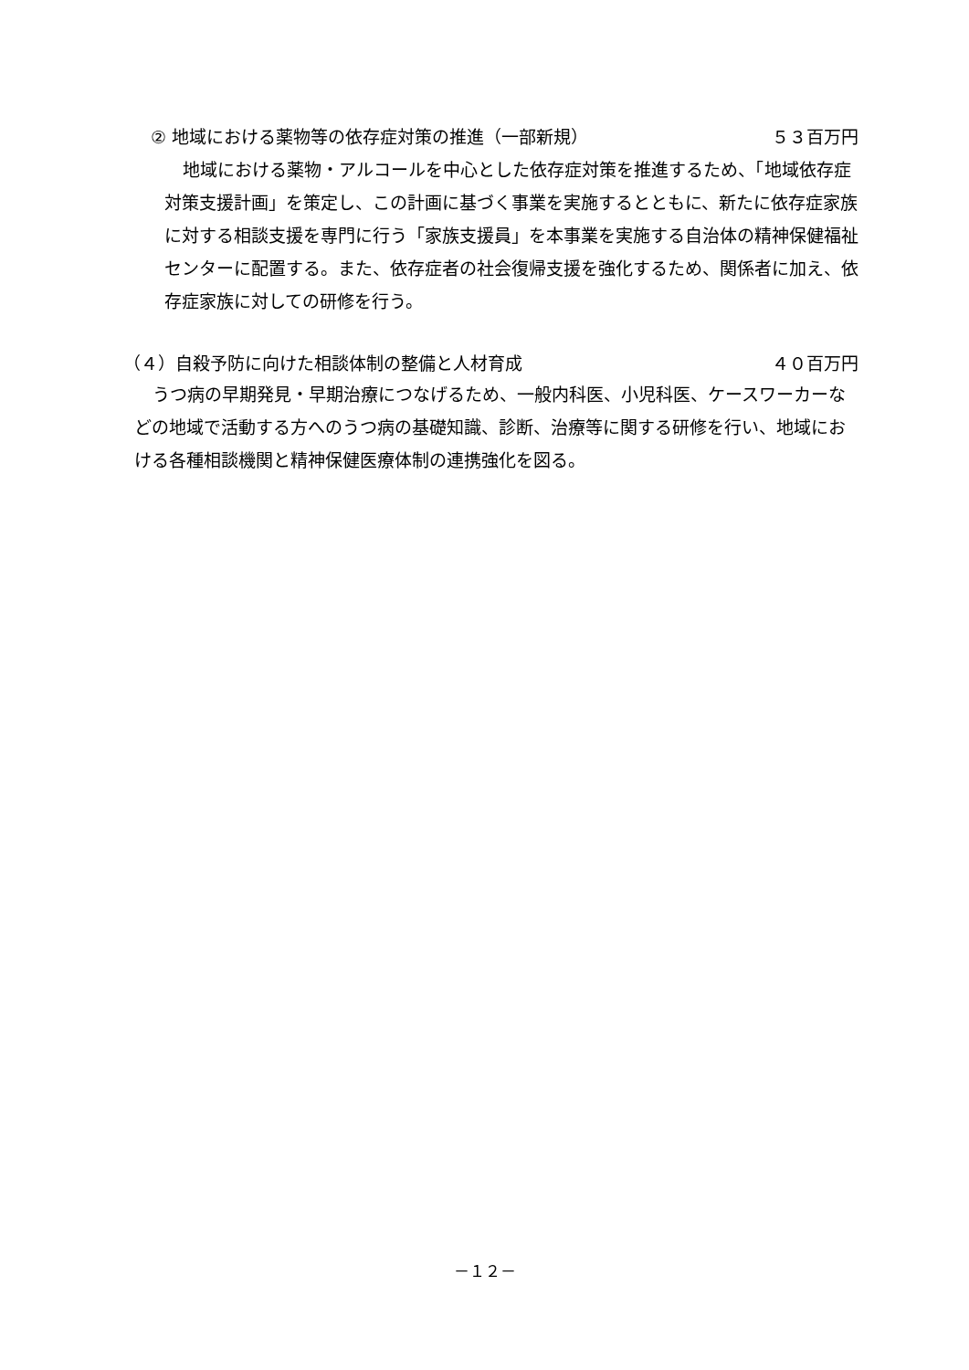② 地域における薬物等の依存症対策の推進（一部新規） ５３百万円
地域における薬物・アルコールを中心とした依存症対策を推進するため、「地域依存症対策支援計画」を策定し、この計画に基づく事業を実施するとともに、新たに依存症家族に対する相談支援を専門に行う「家族支援員」を本事業を実施する自治体の精神保健福祉センターに配置する。また、依存症者の社会復帰支援を強化するため、関係者に加え、依存症家族に対しての研修を行う。
（４）自殺予防に向けた相談体制の整備と人材育成 ４０百万円
うつ病の早期発見・早期治療につなげるため、一般内科医、小児科医、ケースワーカーなどの地域で活動する方へのうつ病の基礎知識、診断、治療等に関する研修を行い、地域における各種相談機関と精神保健医療体制の連携強化を図る。
－１２－